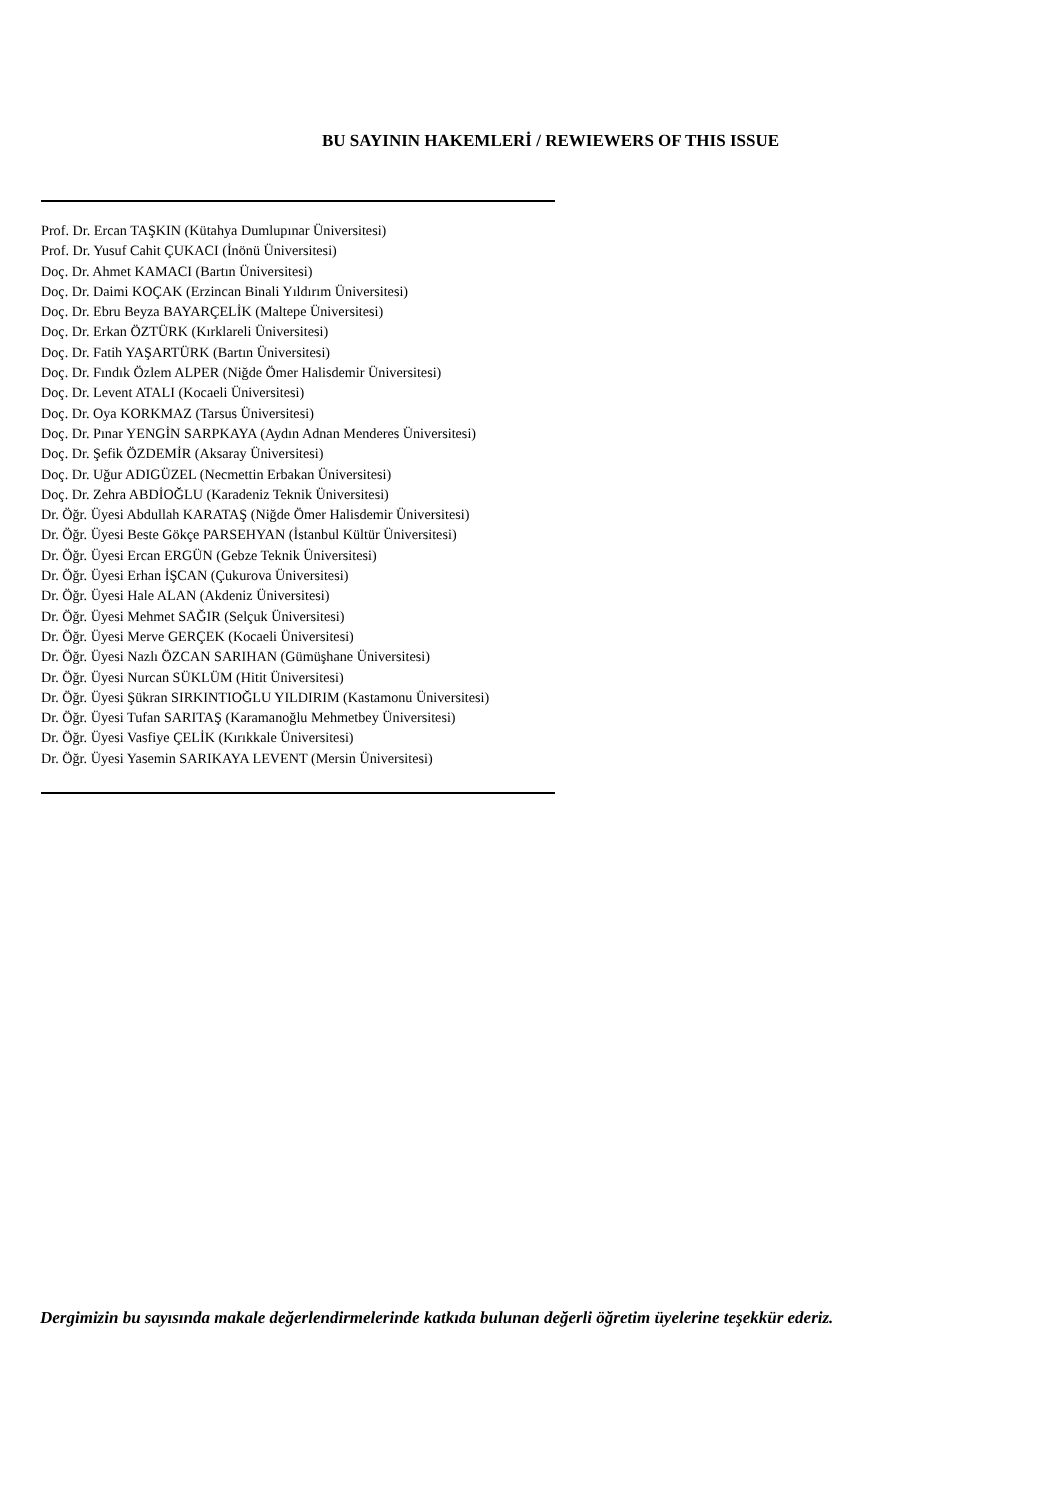BU SAYININ HAKEMLERİ / REWIEWERS OF THIS ISSUE
Prof. Dr. Ercan TAŞKIN (Kütahya Dumlupınar Üniversitesi)
Prof. Dr. Yusuf Cahit ÇUKACI (İnönü Üniversitesi)
Doç. Dr. Ahmet KAMACI (Bartın Üniversitesi)
Doç. Dr. Daimi KOÇAK (Erzincan Binali Yıldırım Üniversitesi)
Doç. Dr. Ebru Beyza BAYARÇELİK (Maltepe Üniversitesi)
Doç. Dr. Erkan ÖZTÜRK (Kırklareli Üniversitesi)
Doç. Dr. Fatih YAŞARTÜRK (Bartın Üniversitesi)
Doç. Dr. Fındık Özlem ALPER (Niğde Ömer Halisdemir Üniversitesi)
Doç. Dr. Levent ATALI (Kocaeli Üniversitesi)
Doç. Dr. Oya KORKMAZ (Tarsus Üniversitesi)
Doç. Dr. Pınar YENGİN SARPKAYA (Aydın Adnan Menderes Üniversitesi)
Doç. Dr. Şefik ÖZDEMİR (Aksaray Üniversitesi)
Doç. Dr. Uğur ADIGÜZEL (Necmettin Erbakan Üniversitesi)
Doç. Dr. Zehra ABDİOĞLU (Karadeniz Teknik Üniversitesi)
Dr. Öğr. Üyesi Abdullah KARATAŞ (Niğde Ömer Halisdemir Üniversitesi)
Dr. Öğr. Üyesi Beste Gökçe PARSEHYAN (İstanbul Kültür Üniversitesi)
Dr. Öğr. Üyesi Ercan ERGÜN (Gebze Teknik Üniversitesi)
Dr. Öğr. Üyesi Erhan İŞCAN (Çukurova Üniversitesi)
Dr. Öğr. Üyesi Hale ALAN (Akdeniz Üniversitesi)
Dr. Öğr. Üyesi Mehmet SAĞIR (Selçuk Üniversitesi)
Dr. Öğr. Üyesi Merve GERÇEK (Kocaeli Üniversitesi)
Dr. Öğr. Üyesi Nazlı ÖZCAN SARIHAN (Gümüşhane Üniversitesi)
Dr. Öğr. Üyesi Nurcan SÜKLÜM (Hitit Üniversitesi)
Dr. Öğr. Üyesi Şükran SIRKINTIOĞLU YILDIRIM (Kastamonu Üniversitesi)
Dr. Öğr. Üyesi Tufan SARITAŞ (Karamanoğlu Mehmetbey Üniversitesi)
Dr. Öğr. Üyesi Vasfiye ÇELİK (Kırıkkale Üniversitesi)
Dr. Öğr. Üyesi Yasemin SARIKAYA LEVENT (Mersin Üniversitesi)
Dergimizin bu sayısında makale değerlendirmelerinde katkıda bulunan değerli öğretim üyelerine teşekkür ederiz.